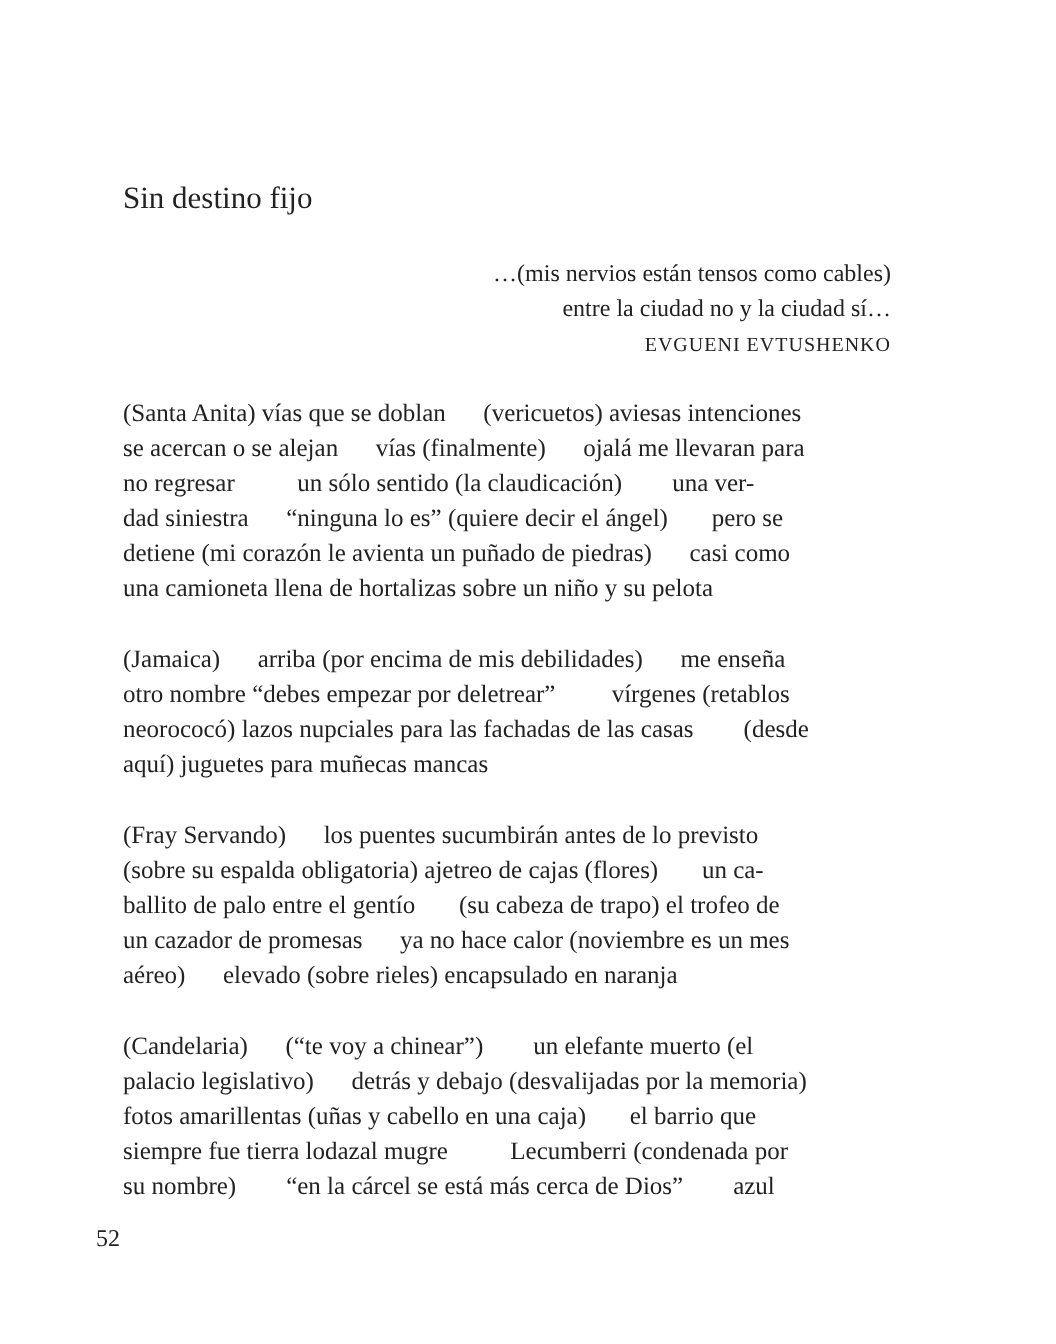Sin destino fijo
…(mis nervios están tensos como cables)
entre la ciudad no y la ciudad sí…
EVGUENI EVTUSHENKO
(Santa Anita) vías que se doblan (vericuetos) aviesas intenciones se acercan o se alejan vías (finalmente) ojalá me llevaran para no regresar un sólo sentido (la claudicación) una ver- dad siniestra “ninguna lo es” (quiere decir el ángel) pero se detiene (mi corazón le avienta un puñado de piedras) casi como una camioneta llena de hortalizas sobre un niño y su pelota
(Jamaica) arriba (por encima de mis debilidades) me enseña otro nombre “debes empezar por deletrear” vírgenes (retablos neorococó) lazos nupciales para las fachadas de las casas (desde aquí) juguetes para muñecas mancas
(Fray Servando) los puentes sucumbirán antes de lo previsto (sobre su espalda obligatoria) ajetreo de cajas (flores) un ca- ballito de palo entre el gentío (su cabeza de trapo) el trofeo de un cazador de promesas ya no hace calor (noviembre es un mes aéreo) elevado (sobre rieles) encapsulado en naranja
(Candelaria) (“te voy a chinear”) un elefante muerto (el palacio legislativo) detrás y debajo (desvalijadas por la memoria) fotos amarillentas (uñas y cabello en una caja) el barrio que siempre fue tierra lodazal mugre Lecumberri (condenada por su nombre) “en la cárcel se está más cerca de Dios” azul
52